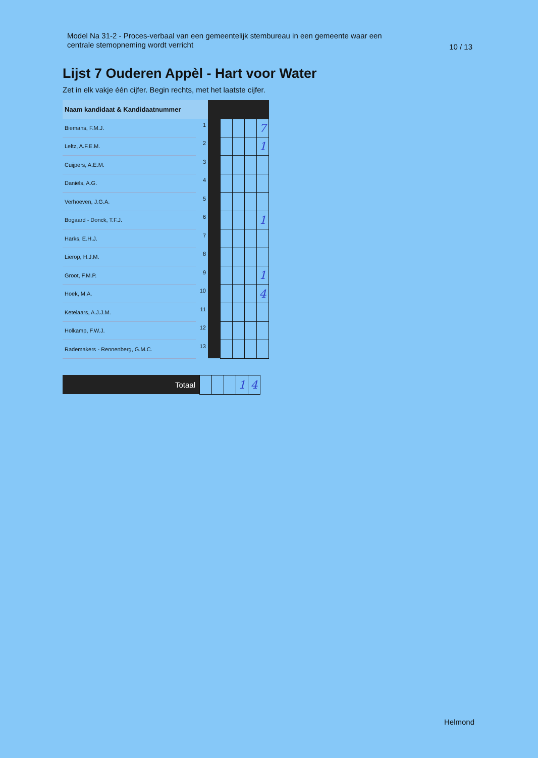Model Na 31-2 - Proces-verbaal van een gemeentelijk stembureau in een gemeente waar een
centrale stemopneming wordt verricht
10 / 13
Lijst 7 Ouderen Appèl - Hart voor Water
Zet in elk vakje één cijfer. Begin rechts, met het laatste cijfer.
| Naam kandidaat & Kandidaatnummer | | | | | | |
| Biemans, F.M.J. | 1 | | | | | 7 |
| Leltz, A.F.E.M. | 2 | | | | | 1 |
| Cuijpers, A.E.M. | 3 | | | | | |
| Daniëls, A.G. | 4 | | | | | |
| Verhoeven, J.G.A. | 5 | | | | | |
| Bogaard - Donck, T.F.J. | 6 | | | | | 1 |
| Harks, E.H.J. | 7 | | | | | |
| Lierop, H.J.M. | 8 | | | | | |
| Groot, F.M.P. | 9 | | | | | 1 |
| Hoek, M.A. | 10 | | | | | 4 |
| Ketelaars, A.J.J.M. | 11 | | | | | |
| Holkamp, F.W.J. | 12 | | | | | |
| Rademakers - Rennenberg, G.M.C. | 13 | | | | | |
| Totaal | | | | 1 | 4 |
Helmond